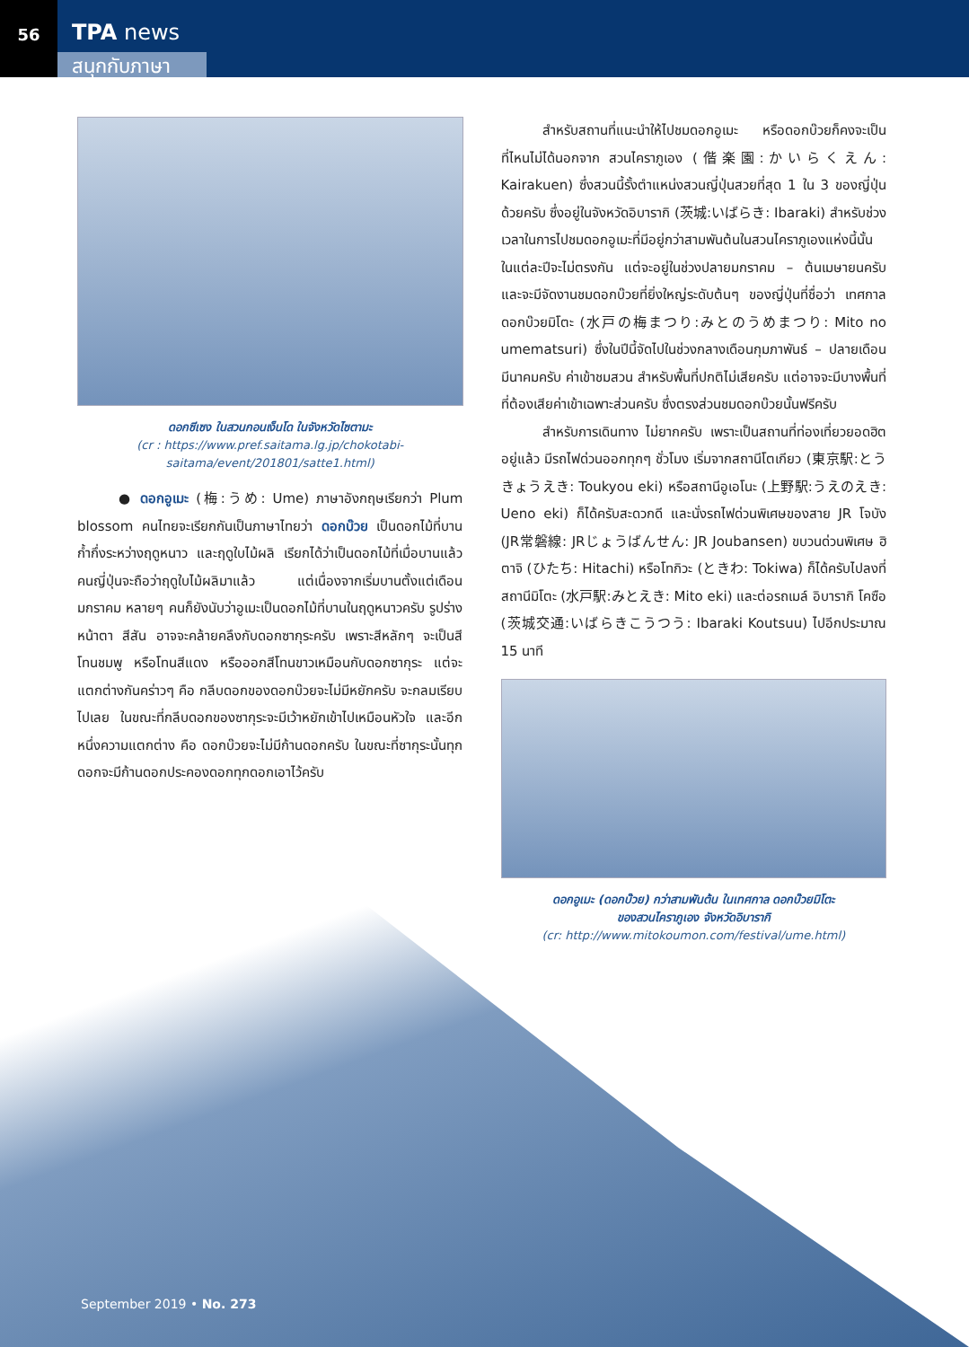56
TPA news
สนุกกับภาษา
ดอกซีเซง ในสวนกอนเง็นโด ในจังหวัดไซตามะ
(cr : https://www.pref.saitama.lg.jp/chokotabi-saitama/event/201801/satte1.html)
● ดอกอูเมะ (梅:うめ: Ume) ภาษาอังกฤษเรียกว่า Plum blossom คนไทยจะเรียกกันเป็นภาษาไทยว่า ดอกบ๊วย เป็นดอกไม้ที่บานก้ำกึ่งระหว่างฤดูหนาว และฤดูใบไม้ผลิ เรียกได้ว่าเป็นดอกไม้ที่เมื่อบานแล้ว คนญี่ปุ่นจะถือว่าฤดูใบไม้ผลิมาแล้ว แต่เนื่องจากเริ่มบานตั้งแต่เดือนมกราคม หลายๆ คนก็ยังนับว่าอูเมะเป็นดอกไม้ที่บานในฤดูหนาวครับ รูปร่างหน้าตา สีสัน อาจจะคล้ายคลึงกับดอกซากุระครับ เพราะสีหลักๆ จะเป็นสีโทนชมพู หรือโทนสีแดง หรือออกสีโทนขาวเหมือนกับดอกซากุระ แต่จะแตกต่างกันคร่าวๆ คือ กลีบดอกของดอกบ๊วยจะไม่มีหยักครับ จะกลมเรียบไปเลย ในขณะที่กลีบดอกของซากุระจะมีเว้าหยักเข้าไปเหมือนหัวใจ และอีกหนึ่งความแตกต่าง คือ ดอกบ๊วยจะไม่มีก้านดอกครับ ในขณะที่ซากุระนั้นทุกดอกจะมีก้านดอกประคองดอกทุกดอกเอาไว้ครับ
สำหรับสถานที่แนะนำให้ไปชมดอกอูเมะ หรือดอกบ๊วยก็คงจะเป็นที่ไหนไม่ได้นอกจาก สวนไคราภูเอง (偕楽園:かいらくえん: Kairakuen) ซึ่งสวนนี้รั้งตำแหน่งสวนญี่ปุ่นสวยที่สุด 1 ใน 3 ของญี่ปุ่นด้วยครับ ซึ่งอยู่ในจังหวัดอิบารากิ (茨城:いばらき: Ibaraki) สำหรับช่วงเวลาในการไปชมดอกอูเมะที่มีอยู่กว่าสามพันต้นในสวนไคราภูเองแห่งนี้นั้น ในแต่ละปีจะไม่ตรงกัน แต่จะอยู่ในช่วงปลายมกราคม – ต้นเมษายนครับ และจะมีจัดงานชมดอกบ๊วยที่ยิ่งใหญ่ระดับต้นๆ ของญี่ปุ่นที่ชื่อว่า เทศกาล ดอกบ๊วยมิโตะ (水戸の梅まつり:みとのうめまつり: Mito no umematsuri) ซึ่งในปีนี้จัดไปในช่วงกลางเดือนกุมภาพันธ์ – ปลายเดือนมีนาคมครับ ค่าเข้าชมสวน สำหรับพื้นที่ปกติไม่เสียครับ แต่อาจจะมีบางพื้นที่ ที่ต้องเสียค่าเข้าเฉพาะส่วนครับ ซึ่งตรงส่วนชมดอกบ๊วยนั้นฟรีครับ
สำหรับการเดินทาง ไม่ยากครับ เพราะเป็นสถานที่ท่องเที่ยวยอดฮิตอยู่แล้ว มีรถไฟด่วนออกทุกๆ ชั่วโมง เริ่มจากสถานีโตเกียว (東京駅:とうきょうえき: Toukyou eki) หรือสถานีอูเอโนะ (上野駅:うえのえき: Ueno eki) ก็ได้ครับสะดวกดี และนั่งรถไฟด่วนพิเศษของสาย JR โจบัง (JR常磐線: JRじょうばんせん: JR Joubansen) ขบวนด่วนพิเศษ ฮิตาจิ (ひたち: Hitachi) หรือโทกิวะ (ときわ: Tokiwa) ก็ได้ครับไปลงที่สถานีมิโตะ (水戸駅:みとえき: Mito eki) และต่อรถเมล์ อิบารากิ โคซือ (茨城交通:いばらきこうつう: Ibaraki Koutsuu) ไปอีกประมาณ 15 นาที
ดอกอูเมะ (ดอกบ๊วย) กว่าสามพันต้น ในเทศกาล ดอกบ๊วยมิโตะ
ของสวนไคราภูเอง จังหวัดอิบารากิ
(cr: http://www.mitokoumon.com/festival/ume.html)
September 2019 • No. 273